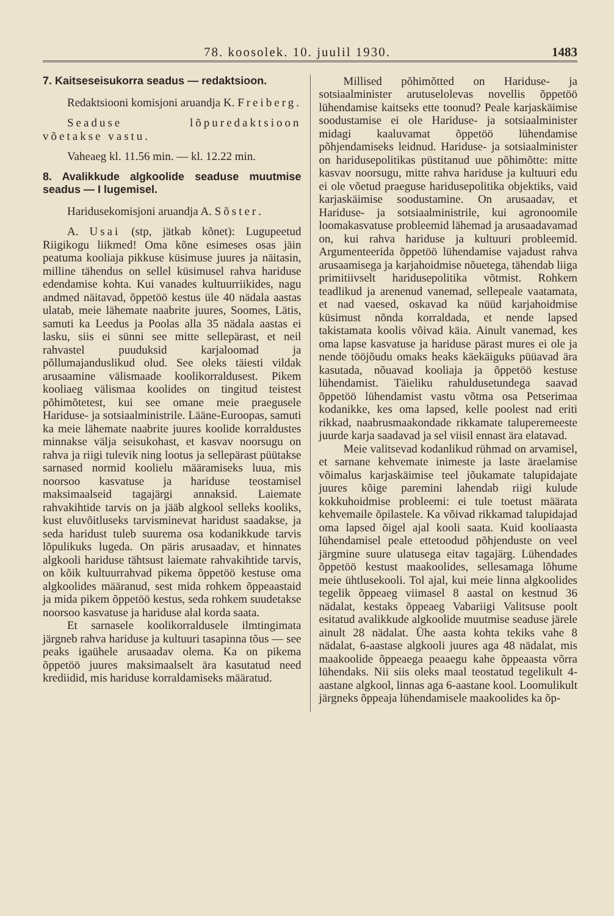78. koosolek. 10. juulil 1930. 1483
7. Kaitseseisukorra seadus — redaktsioon.
Redaktsiooni komisjoni aruandja K. Freiberg.
Seaduse lõpuredaktsioon võetakse vastu.
Vaheaeg kl. 11.56 min. — kl. 12.22 min.
8. Avalikkude algkoolide seaduse muutmise seadus — I lugemisel.
Haridusekomisjoni aruandja A. Sõster.
A. Usai (stp, jätkab kõnet): Lugupeetud Riigikogu liikmed! Oma kõne esimeses osas jäin peatuma kooliaja pikkuse küsimuse juures ja näitasin, milline tähendus on sellel küsimusel rahva hariduse edendamise kohta. Kui vanades kultuurriikides, nagu andmed näitavad, õppetöö kestus üle 40 nädala aastas ulatab, meie lähemate naabrite juures, Soomes, Lätis, samuti ka Leedus ja Poolas alla 35 nädala aastas ei lasku, siis ei sünni see mitte sellepärast, et neil rahvastel puuduksid karjaloomad ja põllumajanduslikud olud. See oleks täiesti vildak arusaamine välismaade koolikorraldusest. Pikem kooliaeg välismaa koolides on tingitud teistest põhimõtetest, kui see omane meie praegusele Hariduse- ja sotsiaalministrile. Lääne-Euroopas, samuti ka meie lähemate naabrite juures koolide korraldustes minnakse välja seisukohast, et kasvav noorsugu on rahva ja riigi tulevik ning lootus ja sellepärast püütakse sarnased normid koolielu määramiseks luua, mis noorsoo kasvatuse ja hariduse teostamisel maksimaalseid tagajärgi annaksid. Laiemate rahvakihtide tarvis on ja jääb algkool selleks kooliks, kust eluvõitluseks tarvisminevat haridust saadakse, ja seda haridust tuleb suurema osa kodanikkude tarvis lõpulikuks lugeda. On päris arusaadav, et hinnates algkooli hariduse tähtsust laiemate rahvakihtide tarvis, on kõik kultuurrahvad pikema õppetöö kestuse oma algkoolides määranud, sest mida rohkem õppeaastaid ja mida pikem õppetöö kestus, seda rohkem suudetakse noorsoo kasvatuse ja hariduse alal korda saata.
Et sarnasele koolikorraldusele ilmtingimata järgneb rahva hariduse ja kultuuri tasapinna tõus — see peaks igaühele arusaadav olema. Ka on pikema õppetöö juures maksimaalselt ära kasutatud need krediidid, mis hariduse korraldamiseks määratud.
Millised põhimõtted on Hariduse- ja sotsiaalminister arutuselolevas novellis õppetöö lühendamise kaitseks ette toonud? Peale karjaskäimise soodustamise ei ole Hariduse- ja sotsiaalminister midagi kaaluvamat õppetöö lühendamise põhjendamiseks leidnud. Hariduse- ja sotsiaalminister on haridusepolitikas püstitanud uue põhimõtte: mitte kasvav noorsugu, mitte rahva hariduse ja kultuuri edu ei ole võetud praeguse haridusepolitika objektiks, vaid karjaskäimise soodustamine. On arusaadav, et Hariduse- ja sotsiaalministrile, kui agronoomile loomakasvatuse probleemid lähemad ja arusaadavamad on, kui rahva hariduse ja kultuuri probleemid. Argumenteerida õppetöö lühendamise vajadust rahva arusaamisega ja karjahoidmise nõuetega, tähendab liiga primitiivselt haridusepolitika võtmist. Rohkem teadlikud ja arenenud vanemad, sellepeale vaatamata, et nad vaesed, oskavad ka nüüd karjahoidmise küsimust nõnda korraldada, et nende lapsed takistamata koolis võivad käia. Ainult vanemad, kes oma lapse kasvatuse ja hariduse pärast mures ei ole ja nende tööjõudu omaks heaks käekäiguks püüavad ära kasutada, nõuavad kooliaja ja õppetöö kestuse lühendamist. Täieliku rahuldusetundega saavad õppetöö lühendamist vastu võtma osa Petserimaa kodanikke, kes oma lapsed, kelle poolest nad eriti rikkad, naabrusmaakondade rikkamate taluperemeeste juurde karja saadavad ja sel viisil ennast ära elatavad.
Meie valitsevad kodanlikud rühmad on arvamisel, et sarnane kehvemate inimeste ja laste äraelamise võimalus karjaskäimise teel jõukamate talupidajate juures kõige paremini lahendab riigi kulude kokkuhoidmise probleemi: ei tule toetust määrata kehvemaile õpilastele. Ka võivad rikkamad talupidajad oma lapsed õigel ajal kooli saata. Kuid kooliaasta lühendamisel peale ettetoodud põhjenduste on veel järgmine suure ulatusega eitav tagajärg. Lühendades õppetöö kestust maakoolides, sellesamaga lõhume meie ühtlusekooli. Tol ajal, kui meie linna algkoolides tegelik õppeaeg viimasel 8 aastal on kestnud 36 nädalat, kestaks õppeaeg Vabariigi Valitsuse poolt esitatud avalikkude algkoolide muutmise seaduse järele ainult 28 nädalat. Ühe aasta kohta tekiks vahe 8 nädalat, 6-aastase algkooli juures aga 48 nädalat, mis maakoolide õppeaega peaaegu kahe õppeaasta võrra lühendaks. Nii siis oleks maal teostatud tegelikult 4-aastane algkool, linnas aga 6-aastane kool. Loomulikult järgneks õppeaja lühendamisele maakoolides ka õp-